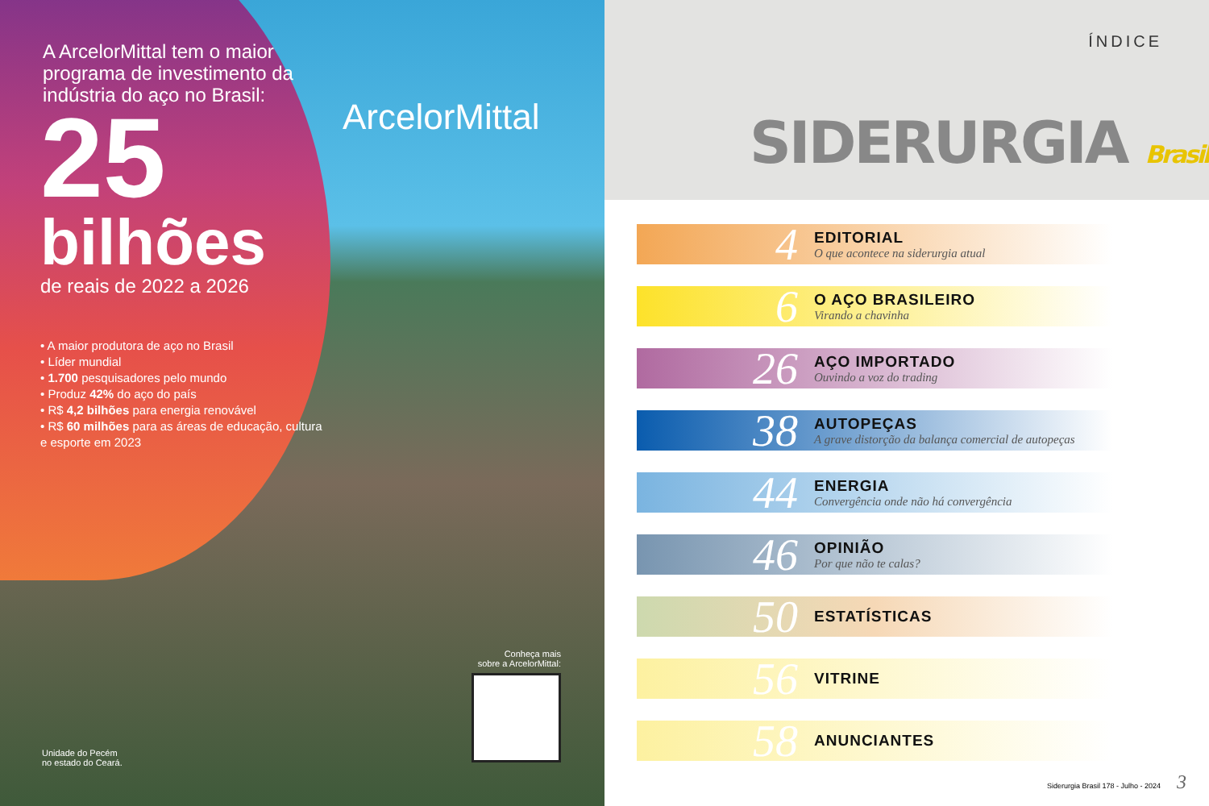A ArcelorMittal tem o maior programa de investimento da indústria do aço no Brasil:
25
bilhões
de reais de 2022 a 2026
• A maior produtora de aço no Brasil
• Líder mundial
• 1.700 pesquisadores pelo mundo
• Produz 42% do aço do país
• R$ 4,2 bilhões para energia renovável
• R$ 60 milhões para as áreas de educação, cultura e esporte em 2023
ArcelorMittal
Conheça mais
sobre a ArcelorMittal:
Unidade do Pecém
no estado do Ceará.
ÍNDICE
SIDERURGIA Brasil
4
EDITORIAL
O que acontece na siderurgia atual
6
O AÇO BRASILEIRO
Virando a chavinha
26
AÇO IMPORTADO
Ouvindo a voz do trading
38
AUTOPEÇAS
A grave distorção da balança comercial de autopeças
44
ENERGIA
Convergência onde não há convergência
46
OPINIÃO
Por que não te calas?
50
ESTATÍSTICAS
56
VITRINE
58
ANUNCIANTES
Siderurgia Brasil 178 - Julho - 2024
3